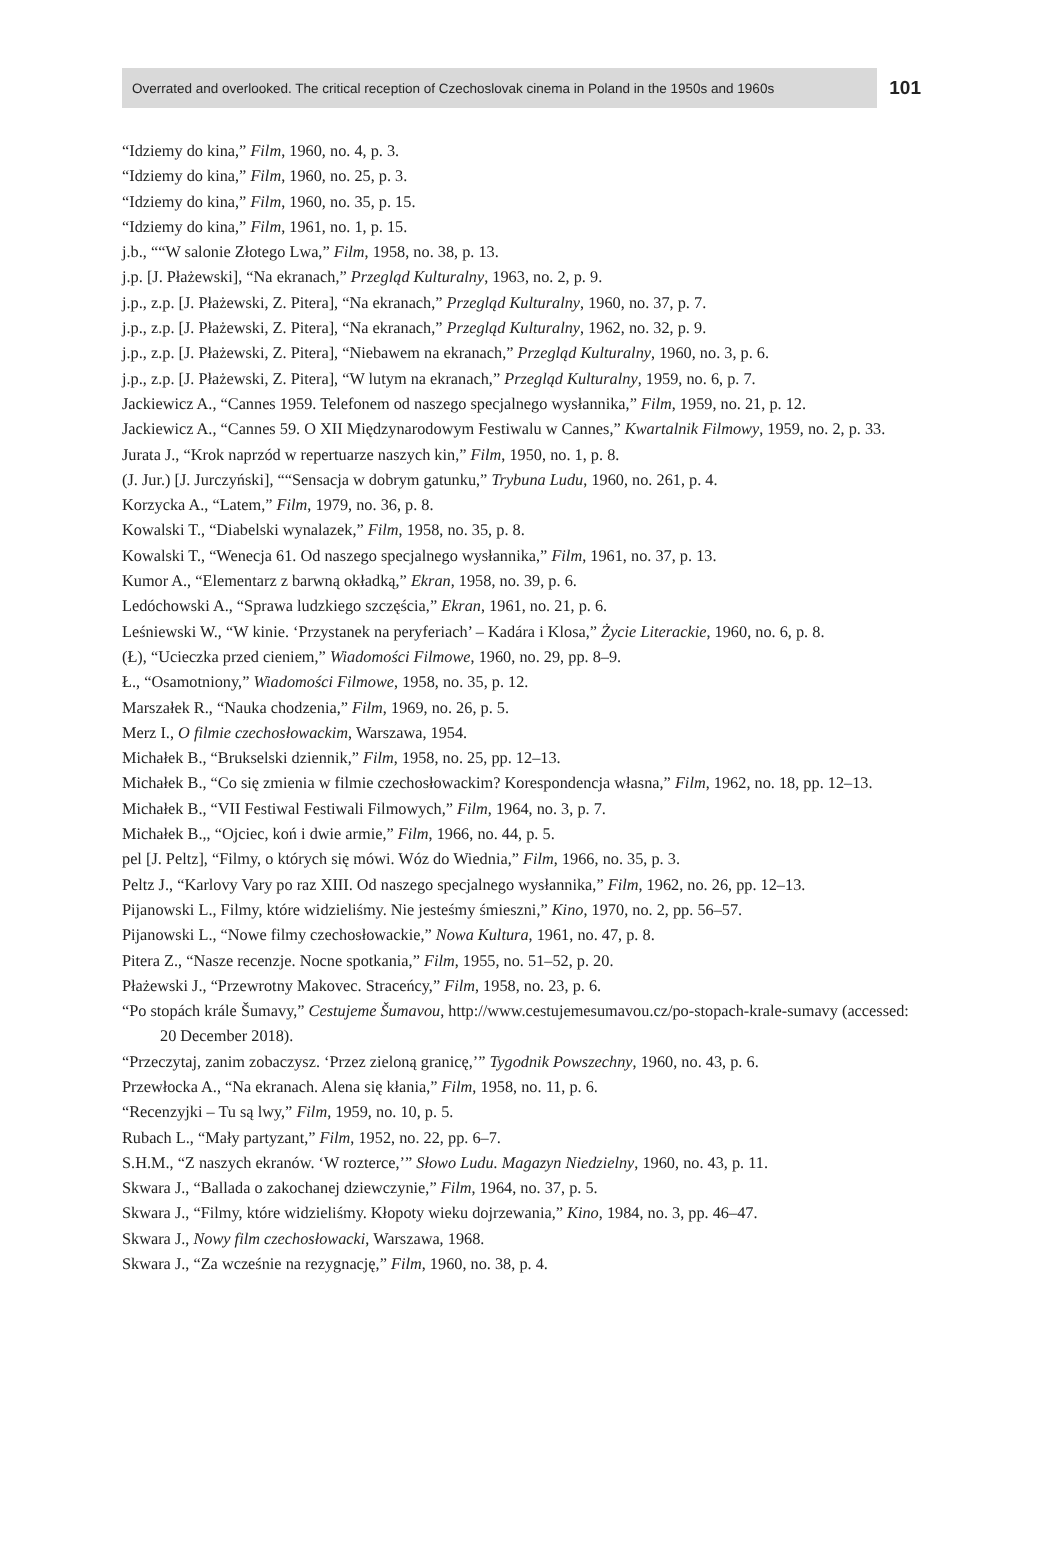Overrated and overlooked. The critical reception of Czechoslovak cinema in Poland in the 1950s and 1960s 101
“Idziemy do kina,” Film, 1960, no. 4, p. 3.
“Idziemy do kina,” Film, 1960, no. 25, p. 3.
“Idziemy do kina,” Film, 1960, no. 35, p. 15.
“Idziemy do kina,” Film, 1961, no. 1, p. 15.
j.b., ““W salonie Złotego Lwa,” Film, 1958, no. 38, p. 13.
j.p. [J. Płażewski], “Na ekranach,” Przegląd Kulturalny, 1963, no. 2, p. 9.
j.p., z.p. [J. Płażewski, Z. Pitera], “Na ekranach,” Przegląd Kulturalny, 1960, no. 37, p. 7.
j.p., z.p. [J. Płażewski, Z. Pitera], “Na ekranach,” Przegląd Kulturalny, 1962, no. 32, p. 9.
j.p., z.p. [J. Płażewski, Z. Pitera], “Niebawem na ekranach,” Przegląd Kulturalny, 1960, no. 3, p. 6.
j.p., z.p. [J. Płażewski, Z. Pitera], “W lutym na ekranach,” Przegląd Kulturalny, 1959, no. 6, p. 7.
Jackiewicz A., “Cannes 1959. Telefonem od naszego specjalnego wysłannika,” Film, 1959, no. 21, p. 12.
Jackiewicz A., “Cannes 59. O XII Międzynarodowym Festiwalu w Cannes,” Kwartalnik Filmowy, 1959, no. 2, p. 33.
Jurata J., “Krok naprzód w repertuarze naszych kin,” Film, 1950, no. 1, p. 8.
(J. Jur.) [J. Jurczyński], ““Sensacja w dobrym gatunku,” Trybuna Ludu, 1960, no. 261, p. 4.
Korzycka A., “Latem,” Film, 1979, no. 36, p. 8.
Kowalski T., “Diabelski wynalazek,” Film, 1958, no. 35, p. 8.
Kowalski T., “Wenecja 61. Od naszego specjalnego wysłannika,” Film, 1961, no. 37, p. 13.
Kumor A., “Elementarz z barwną okładką,” Ekran, 1958, no. 39, p. 6.
Ledóchowski A., “Sprawa ludzkiego szczęścia,” Ekran, 1961, no. 21, p. 6.
Leśniewski W., “W kinie. ‘Przystanek na peryferiach’ – Kadára i Klosa,” Życie Literackie, 1960, no. 6, p. 8.
(Ł), “Ucieczka przed cieniem,” Wiadomości Filmowe, 1960, no. 29, pp. 8–9.
Ł., “Osamotniony,” Wiadomości Filmowe, 1958, no. 35, p. 12.
Marszałek R., “Nauka chodzenia,” Film, 1969, no. 26, p. 5.
Merz I., O filmie czechosłowackim, Warszawa, 1954.
Michałek B., “Brukselski dziennik,” Film, 1958, no. 25, pp. 12–13.
Michałek B., “Co się zmienia w filmie czechosłowackim? Korespondencja własna,” Film, 1962, no. 18, pp. 12–13.
Michałek B., “VII Festiwal Festiwali Filmowych,” Film, 1964, no. 3, p. 7.
Michałek B.,, “Ojciec, koń i dwie armie,” Film, 1966, no. 44, p. 5.
pel [J. Peltz], “Filmy, o których się mówi. Wóz do Wiednia,” Film, 1966, no. 35, p. 3.
Peltz J., “Karlovy Vary po raz XIII. Od naszego specjalnego wysłannika,” Film, 1962, no. 26, pp. 12–13.
Pijanowski L., Filmy, które widzieliśmy. Nie jesteśmy śmieszni,” Kino, 1970, no. 2, pp. 56–57.
Pijanowski L., “Nowe filmy czechosłowackie,” Nowa Kultura, 1961, no. 47, p. 8.
Pitera Z., “Nasze recenzje. Nocne spotkania,” Film, 1955, no. 51–52, p. 20.
Płażewski J., “Przewrotny Makovec. Straceńcy,” Film, 1958, no. 23, p. 6.
“Po stopách krále Šumavy,” Cestujeme Šumavou, http://www.cestujemesumavou.cz/po-stopach-krale-sumavy (accessed: 20 December 2018).
“Przeczytaj, zanim zobaczysz. ‘Przez zieloną granicę,’” Tygodnik Powszechny, 1960, no. 43, p. 6.
Przewłocka A., “Na ekranach. Alena się kłania,” Film, 1958, no. 11, p. 6.
“Recenzyjki – Tu są lwy,” Film, 1959, no. 10, p. 5.
Rubach L., “Mały partyzant,” Film, 1952, no. 22, pp. 6–7.
S.H.M., “Z naszych ekranów. ‘W rozterce,’” Słowo Ludu. Magazyn Niedzielny, 1960, no. 43, p. 11.
Skwara J., “Ballada o zakochanej dziewczynie,” Film, 1964, no. 37, p. 5.
Skwara J., “Filmy, które widzieliśmy. Kłopoty wieku dojrzewania,” Kino, 1984, no. 3, pp. 46–47.
Skwara J., Nowy film czechosłowacki, Warszawa, 1968.
Skwara J., “Za wcześnie na rezygnację,” Film, 1960, no. 38, p. 4.